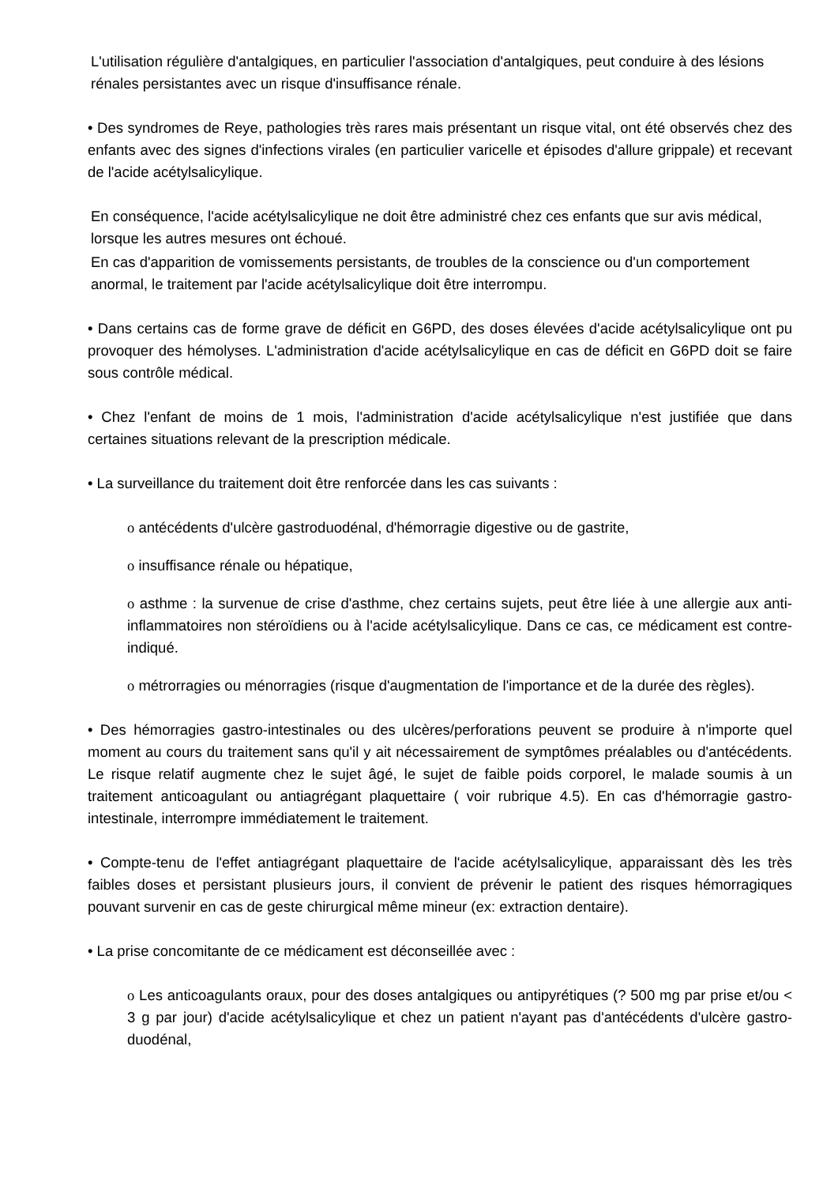L'utilisation régulière d'antalgiques, en particulier l'association d'antalgiques, peut conduire à des lésions rénales persistantes avec un risque d'insuffisance rénale.
• Des syndromes de Reye, pathologies très rares mais présentant un risque vital, ont été observés chez des enfants avec des signes d'infections virales (en particulier varicelle et épisodes d'allure grippale) et recevant de l'acide acétylsalicylique.
En conséquence, l'acide acétylsalicylique ne doit être administré chez ces enfants que sur avis médical, lorsque les autres mesures ont échoué.
En cas d'apparition de vomissements persistants, de troubles de la conscience ou d'un comportement anormal, le traitement par l'acide acétylsalicylique doit être interrompu.
• Dans certains cas de forme grave de déficit en G6PD, des doses élevées d'acide acétylsalicylique ont pu provoquer des hémolyses. L'administration d'acide acétylsalicylique en cas de déficit en G6PD doit se faire sous contrôle médical.
• Chez l'enfant de moins de 1 mois, l'administration d'acide acétylsalicylique n'est justifiée que dans certaines situations relevant de la prescription médicale.
• La surveillance du traitement doit être renforcée dans les cas suivants :
o antécédents d'ulcère gastroduodénal, d'hémorragie digestive ou de gastrite,
o insuffisance rénale ou hépatique,
o asthme : la survenue de crise d'asthme, chez certains sujets, peut être liée à une allergie aux anti-inflammatoires non stéroïdiens ou à l'acide acétylsalicylique. Dans ce cas, ce médicament est contre-indiqué.
o métrorragies ou ménorragies (risque d'augmentation de l'importance et de la durée des règles).
• Des hémorragies gastro-intestinales ou des ulcères/perforations peuvent se produire à n'importe quel moment au cours du traitement sans qu'il y ait nécessairement de symptômes préalables ou d'antécédents. Le risque relatif augmente chez le sujet âgé, le sujet de faible poids corporel, le malade soumis à un traitement anticoagulant ou antiagrégant plaquettaire ( voir rubrique 4.5). En cas d'hémorragie gastro-intestinale, interrompre immédiatement le traitement.
• Compte-tenu de l'effet antiagrégant plaquettaire de l'acide acétylsalicylique, apparaissant dès les très faibles doses et persistant plusieurs jours, il convient de prévenir le patient des risques hémorragiques pouvant survenir en cas de geste chirurgical même mineur (ex: extraction dentaire).
• La prise concomitante de ce médicament est déconseillée avec :
o Les anticoagulants oraux, pour des doses antalgiques ou antipyrétiques (? 500 mg par prise et/ou < 3 g par jour) d'acide acétylsalicylique et chez un patient n'ayant pas d'antécédents d'ulcère gastro-duodénal,